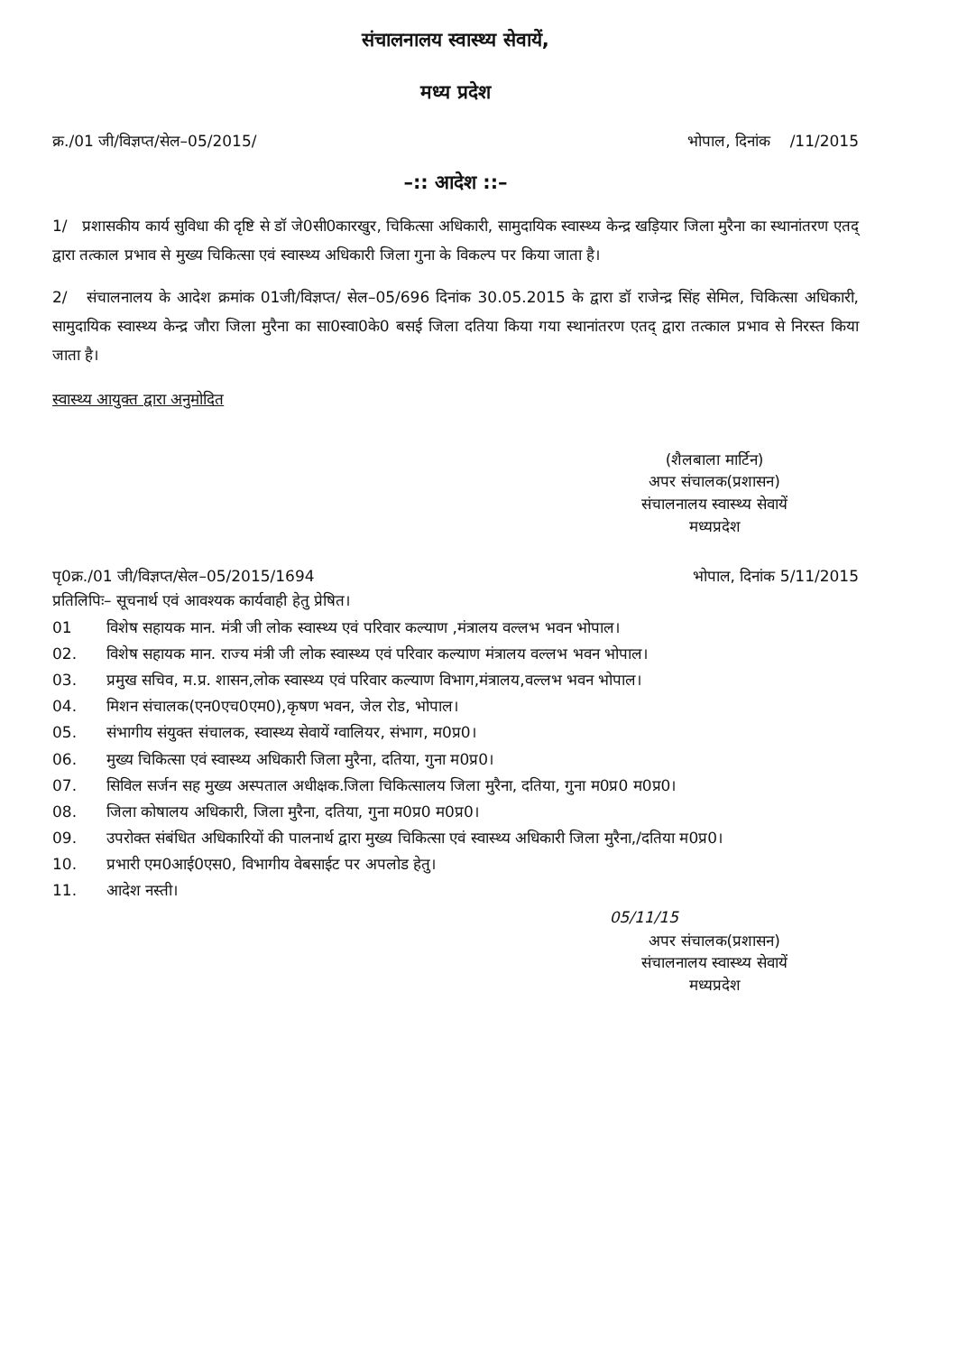संचालनालय स्वास्थ्य सेवायें,
मध्य प्रदेश
क्र./01 जी/विज्ञप्त/सेल–05/2015/ भोपाल, दिनांक /11/2015
–:: आदेश ::–
1/ प्रशासकीय कार्य सुविधा की दृष्टि से डॉ जे0सी0कारखुर, चिकित्सा अधिकारी, सामुदायिक स्वास्थ्य केन्द्र खड़ियार जिला मुरैना का स्थानांतरण एतद् द्वारा तत्काल प्रभाव से मुख्य चिकित्सा एवं स्वास्थ्य अधिकारी जिला गुना के विकल्प पर किया जाता है।
2/ संचालनालय के आदेश क्रमांक 01जी/विज्ञप्त/ सेल–05/696 दिनांक 30.05.2015 के द्वारा डॉ राजेन्द्र सिंह सेमिल, चिकित्सा अधिकारी, सामुदायिक स्वास्थ्य केन्द्र जौरा जिला मुरैना का सा0स्वा0के0 बसई जिला दतिया किया गया स्थानांतरण एतद् द्वारा तत्काल प्रभाव से निरस्त किया जाता है।
स्वास्थ्य आयुक्त द्वारा अनुमोदित
(शैलबाला मार्टिन)
अपर संचालक(प्रशासन)
संचालनालय स्वास्थ्य सेवायें
मध्यप्रदेश
पृ0क्र./01 जी/विज्ञप्त/सेल–05/2015/1694 भोपाल, दिनांक 5/11/2015
प्रतिलिपिः– सूचनार्थ एवं आवश्यक कार्यवाही हेतु प्रेषित।
01 विशेष सहायक मान. मंत्री जी लोक स्वास्थ्य एवं परिवार कल्याण ,मंत्रालय वल्लभ भवन भोपाल।
02. विशेष सहायक मान. राज्य मंत्री जी लोक स्वास्थ्य एवं परिवार कल्याण मंत्रालय वल्लभ भवन भोपाल।
03. प्रमुख सचिव, म.प्र. शासन,लोक स्वास्थ्य एवं परिवार कल्याण विभाग,मंत्रालय,वल्लभ भवन भोपाल।
04. मिशन संचालक(एन0एच0एम0),कृषण भवन, जेल रोड, भोपाल।
05. संभागीय संयुक्त संचालक, स्वास्थ्य सेवायें ग्वालियर, संभाग, म0प्र0।
06. मुख्य चिकित्सा एवं स्वास्थ्य अधिकारी जिला मुरैना, दतिया, गुना म0प्र0।
07. सिविल सर्जन सह मुख्य अस्पताल अधीक्षक.जिला चिकित्सालय जिला मुरैना, दतिया, गुना म0प्र0 म0प्र0।
08. जिला कोषालय अधिकारी, जिला मुरैना, दतिया, गुना म0प्र0 म0प्र0।
09. उपरोक्त संबंधित अधिकारियों की पालनार्थ द्वारा मुख्य चिकित्सा एवं स्वास्थ्य अधिकारी जिला मुरैना,/दतिया म0प्र0।
10. प्रभारी एम0आई0एस0, विभागीय वेबसाईट पर अपलोड हेतु।
11. आदेश नस्ती।
05/11/15
अपर संचालक(प्रशासन)
संचालनालय स्वास्थ्य सेवायें
मध्यप्रदेश